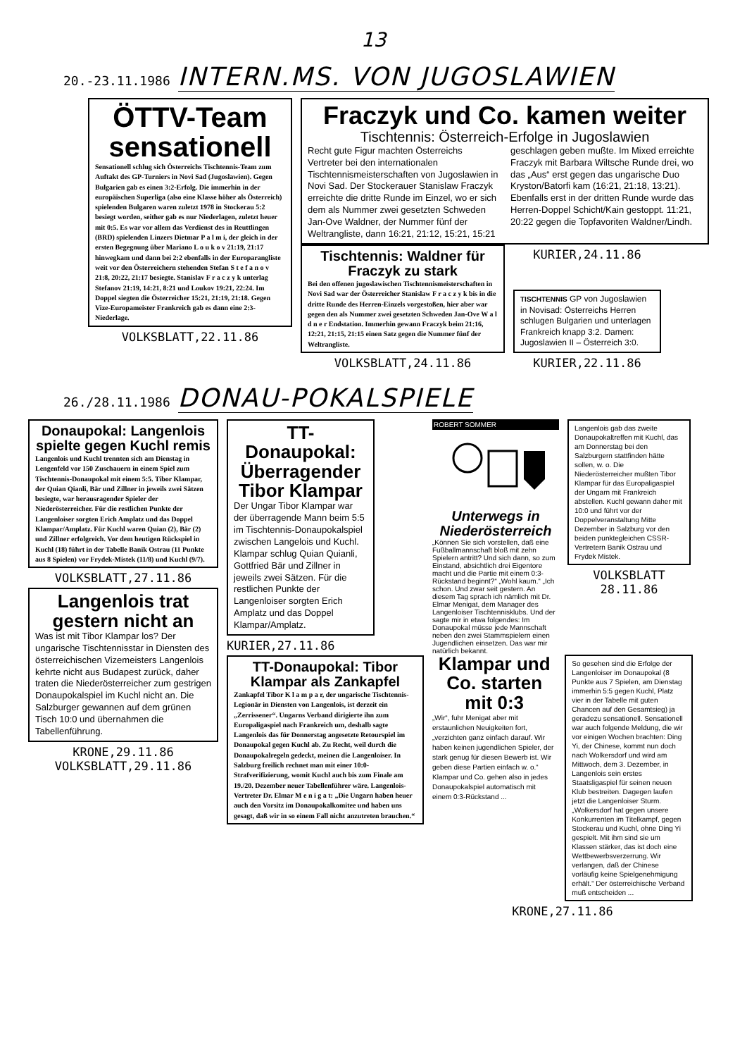13
20.-23.11.1986 INTERN.MS. VON JUGOSLAWIEN
ÖTTV-Team sensationell
Sensationell schlug sich Österreichs Tischtennis-Team zum Auftakt des GP-Turniers in Novi Sad (Jugoslawien). Gegen Bulgarien gab es einen 3:2-Erfolg. Die immerhin in der europäischen Superliga (also eine Klasse höher als Österreich) spielenden Bulgaren waren zuletzt 1978 in Stockerau 5:2 besiegt worden, seither gab es nur Niederlagen, zuletzt heuer mit 0:5. Es war vor allem das Verdienst des in Reuttlingen (BRD) spielenden Linzers Dietmar P a l m i, der gleich in der ersten Begegnung über Mariano L o u k o v 21:19, 21:17 hinwegkam und dann bei 2:2 ebenfalls in der Europarangliste weit vor den Österreichern stehenden Stefan S t e f a n o v 21:8, 20:22, 21:17 besiegte. Stanislav F r a c z y k unterlag Stefanov 21:19, 14:21, 8:21 und Loukov 19:21, 22:24. Im Doppel siegten die Österreicher 15:21, 21:19, 21:18. Gegen Vize-Europameister Frankreich gab es dann eine 2:3-Niederlage.
VOLKSBLATT,22.11.86
Fraczyk und Co. kamen weiter
Tischtennis: Österreich-Erfolge in Jugoslawien
Recht gute Figur machten Österreichs Vertreter bei den internationalen Tischtennismeisterschaften von Jugoslawien in Novi Sad. Der Stockerauer Stanislaw Fraczyk erreichte die dritte Runde im Einzel, wo er sich dem als Nummer zwei gesetzten Schweden Jan-Ove Waldner, der Nummer fünf der Weltrangliste, dann 16:21, 21:12, 15:21, 15:21 geschlagen geben mußte. Im Mixed erreichte Fraczyk mit Barbara Wiltsche Runde drei, wo das „Aus“ erst gegen das ungarische Duo Kryston/Batorfi kam (16:21, 21:18, 13:21). Ebenfalls erst in der dritten Runde wurde das Herren-Doppel Schicht/Kain gestoppt. 11:21, 20:22 gegen die Topfavoriten Waldner/Lindh.
Tischtennis: Waldner für Fraczyk zu stark
Bei den offenen jugoslawischen Tischtennismeisterschaften in Novi Sad war der Österreicher Stanislaw F r a c z y k bis in die dritte Runde des Herren-Einzels vorgestoßen, hier aber war gegen den als Nummer zwei gesetzten Schweden Jan-Ove W a l d n e r Endstation. Immerhin gewann Fraczyk beim 21:16, 12:21, 21:15, 21:15 einen Satz gegen die Nummer fünf der Weltrangliste.
VOLKSBLATT,24.11.86
KURIER,24.11.86
TISCHTENNIS GP von Jugoslawien in Novisad: Österreichs Herren schlugen Bulgarien und unterlagen Frankreich knapp 3:2. Damen: Jugoslawien II – Österreich 3:0.
KURIER,22.11.86
26./28.11.1986 DONAU-POKALSPIELE
Donaupokal: Langenlois spielte gegen Kuchl remis
Langenlois und Kuchl trennten sich am Dienstag in Lengenfeld vor 150 Zuschauern in einem Spiel zum Tischtennis-Donaupokal mit einem 5:5. Tibor Klampar, der Quian Qianli, Bär und Zillner in jeweils zwei Sätzen besiegte, war herausragender Spieler der Niederösterreicher. Für die restlichen Punkte der Langenloiser sorgten Erich Amplatz und das Doppel Klampar/Amplatz. Für Kuchl waren Quian (2), Bär (2) und Zillner erfolgreich. Vor dem heutigen Rückspiel in Kuchl (18) führt in der Tabelle Banik Ostrau (11 Punkte aus 8 Spielen) vor Frydek-Mistek (11/8) und Kuchl (9/7).
VOLKSBLATT,27.11.86
Langenlois trat gestern nicht an
Was ist mit Tibor Klampar los? Der ungarische Tischtennisstar in Diensten des österreichischen Vizemeisters Langenlois kehrte nicht aus Budapest zurück, daher traten die Niederösterreicher zum gestrigen Donaupokalspiel im Kuchl nicht an. Die Salzburger gewannen auf dem grünen Tisch 10:0 und übernahmen die Tabellenführung.
KRONE,29.11.86
VOLKSBLATT,29.11.86
TT-Donaupokal: Überragender Tibor Klampar
Der Ungar Tibor Klampar war der überragende Mann beim 5:5 im Tischtennis-Donaupokalspiel zwischen Langelois und Kuchl. Klampar schlug Quian Quianli, Gottfried Bär und Zillner in jeweils zwei Sätzen. Für die restlichen Punkte der Langenloiser sorgten Erich Amplatz und das Doppel Klampar/Amplatz.
KURIER,27.11.86
TT-Donaupokal: Tibor Klampar als Zankapfel
Zankapfel Tibor K l a m p a r, der ungarische Tischtennis-Legionär in Diensten von Langenlois, ist derzeit ein „Zerrissener“. Ungarns Verband dirigierte ihn zum Europaligaspiel nach Frankreich um, deshalb sagte Langenlois das für Donnerstag angesetzte Retourspiel im Donaupokal gegen Kuchl ab. Zu Recht, weil durch die Donaupokalregeln gedeckt, meinen die Langenloiser. In Salzburg freilich rechnet man mit einer 10:0-Strafverifizierung, womit Kuchl auch bis zum Finale am 19./20. Dezember neuer Tabellenführer wäre. Langenlois-Vertreter Dr. Elmar M e n i g a t: „Die Ungarn haben heuer auch den Vorsitz im Donaupokalkomitee und haben uns gesagt, daß wir in so einem Fall nicht anzutreten brauchen.“
ROBERT SOMMER
Unterwegs in Niederösterreich
„Können Sie sich vorstellen, daß eine Fußballmannschaft bloß mit zehn Spielern antritt? Und sich dann, so zum Einstand, absichtlich drei Eigentore macht und die Partie mit einem 0:3-Rückstand beginnt?“ „Wohl kaum.“ „Ich schon. Und zwar seit gestern. An diesem Tag sprach ich nämlich mit Dr. Elmar Menigat, dem Manager des Langenloiser Tischtennisklubs. Und der sagte mir in etwa folgendes: Im Donaupokal müsse jede Mannschaft neben den zwei Stammspielern einen Jugendlichen einsetzen. Das war mir natürlich bekannt.
Langenlois gab das zweite Donaupokaltreffen mit Kuchl, das am Donnerstag bei den Salzburgern stattfinden hätte sollen, w. o. Die Niederösterreicher mußten Tibor Klampar für das Europaligaspiel der Ungarn mit Frankreich abstellen. Kuchl gewann daher mit 10:0 und führt vor der Doppelveranstaltung Mitte Dezember in Salzburg vor den beiden punktegleichen CSSR-Vertretern Banik Ostrau und Frydek Mistek.
VOLKSBLATT 28.11.86
Klampar und Co. starten mit 0:3
„Wir“, fuhr Menigat aber mit erstaunlichen Neuigkeiten fort, „verzichten ganz einfach darauf. Wir haben keinen jugendlichen Spieler, der stark genug für diesen Bewerb ist. Wir geben diese Partien einfach w. o.“ Klampar und Co. gehen also in jedes Donaupokalspiel automatisch mit einem 0:3-Rückstand ...
So gesehen sind die Erfolge der Langenloiser im Donaupokal (8 Punkte aus 7 Spielen, am Dienstag immerhin 5:5 gegen Kuchl, Platz vier in der Tabelle mit guten Chancen auf den Gesamtsieg) ja geradezu sensationell. Sensationell war auch folgende Meldung, die wir vor einigen Wochen brachten: Ding Yi, der Chinese, kommt nun doch nach Wolkersdorf und wird am Mittwoch, dem 3. Dezember, in Langenlois sein erstes Staatsligaspiel für seinen neuen Klub bestreiten. Dagegen laufen jetzt die Langenloiser Sturm. „Wolkersdorf hat gegen unsere Konkurrenten im Titelkampf, gegen Stockerau und Kuchl, ohne Ding Yi gespielt. Mit ihm sind sie um Klassen stärker, das ist doch eine Wettbewerbsverzerrung. Wir verlangen, daß der Chinese vorläufig keine Spielgenehmigung erhält.“ Der österreichische Verband muß entscheiden ...
KRONE,27.11.86